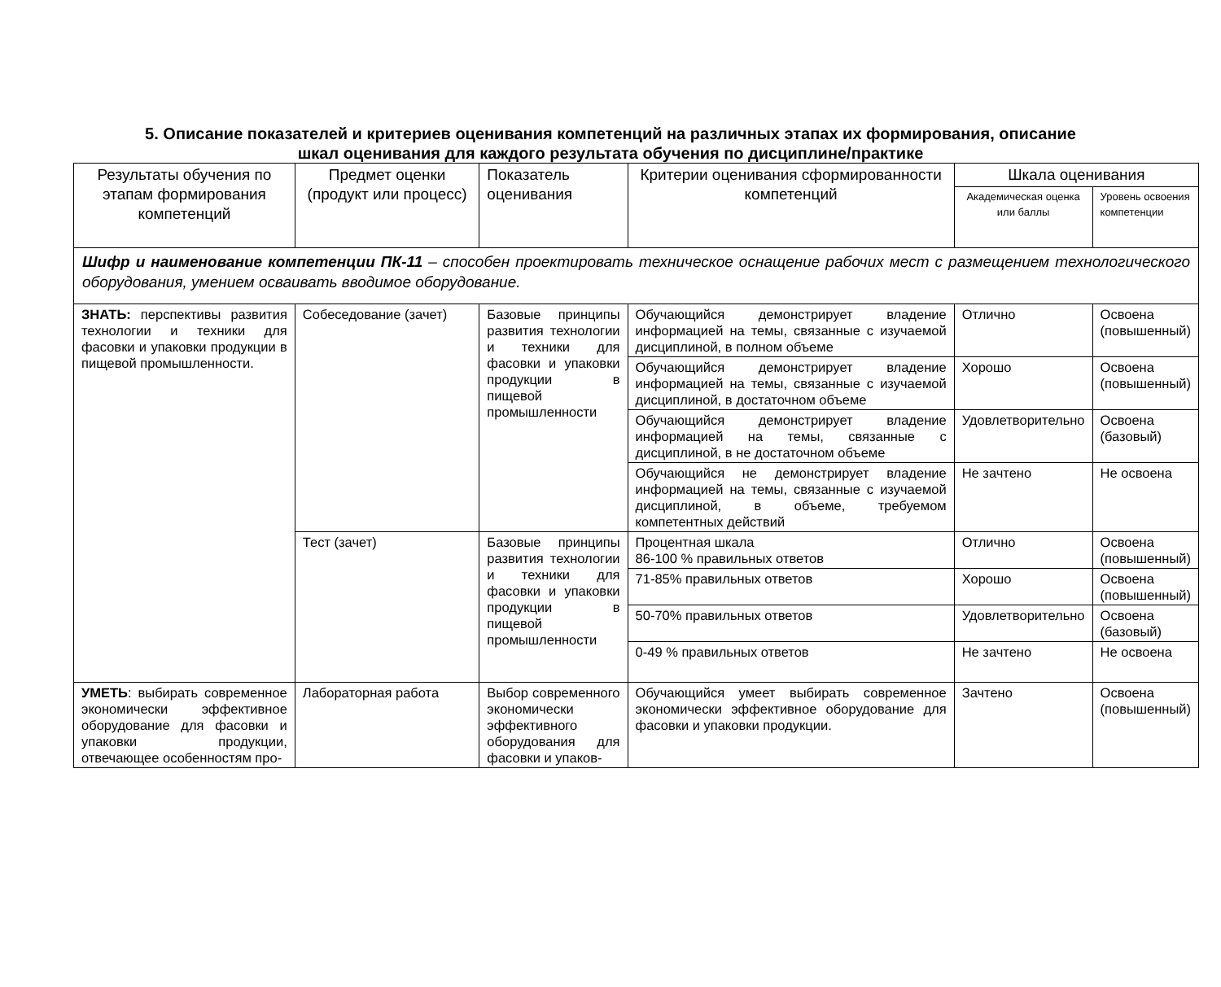5. Описание показателей и критериев оценивания компетенций на различных этапах их формирования, описание
шкал оценивания для каждого результата обучения по дисциплине/практике
| Результаты обучения по этапам формирования компетенций | Предмет оценки (продукт или процесс) | Показатель оценивания | Критерии оценивания сформированности компетенций | Шкала оценивания | |
| --- | --- | --- | --- | --- | --- |
| | | | | Академическая оценка или баллы | Уровень освоения компетенции |
| Шифр и наименование компетенции ПК-11 – способен проектировать техническое оснащение рабочих мест с размещением технологического оборудования, умением осваивать вводимое оборудование. | | | | | |
| ЗНАТЬ: перспективы развития технологии и техники для фасовки и упаковки продукции в пищевой промышленности. | Собеседование (зачет) | Базовые принципы развития технологии и техники для фасовки и упаковки продукции в пищевой промышленности | Обучающийся демонстрирует владение информацией на темы, связанные с изучаемой дисциплиной, в полном объеме | Отлично | Освоена (повышенный) |
| | | | Обучающийся демонстрирует владение информацией на темы, связанные с изучаемой дисциплиной, в достаточном объеме | Хорошо | Освоена (повышенный) |
| | | | Обучающийся демонстрирует владение информацией на темы, связанные с дисциплиной, в не достаточном объеме | Удовлетворительно | Освоена (базовый) |
| | | | Обучающийся не демонстрирует владение информацией на темы, связанные с изучаемой дисциплиной, в объеме, требуемом компетентных действий | Не зачтено | Не освоена |
| | Тест (зачет) | Базовые принципы развития технологии и техники для фасовки и упаковки продукции в пищевой промышленности | Процентная шкала 86-100 % правильных ответов | Отлично | Освоена (повышенный) |
| | | | 71-85% правильных ответов | Хорошо | Освоена (повышенный) |
| | | | 50-70% правильных ответов | Удовлетворительно | Освоена (базовый) |
| | | | 0-49 % правильных ответов | Не зачтено | Не освоена |
| УМЕТЬ : выбирать современное экономически эффективное оборудование для фасовки и упаковки продукции, отвечающее особенностям про- | Лабораторная работа | Выбор современного экономически эффективного оборудования для фасовки и упаков- | Обучающийся умеет выбирать современное экономически эффективное оборудование для фасовки и упаковки продукции. | Зачтено | Освоена (повышенный) |